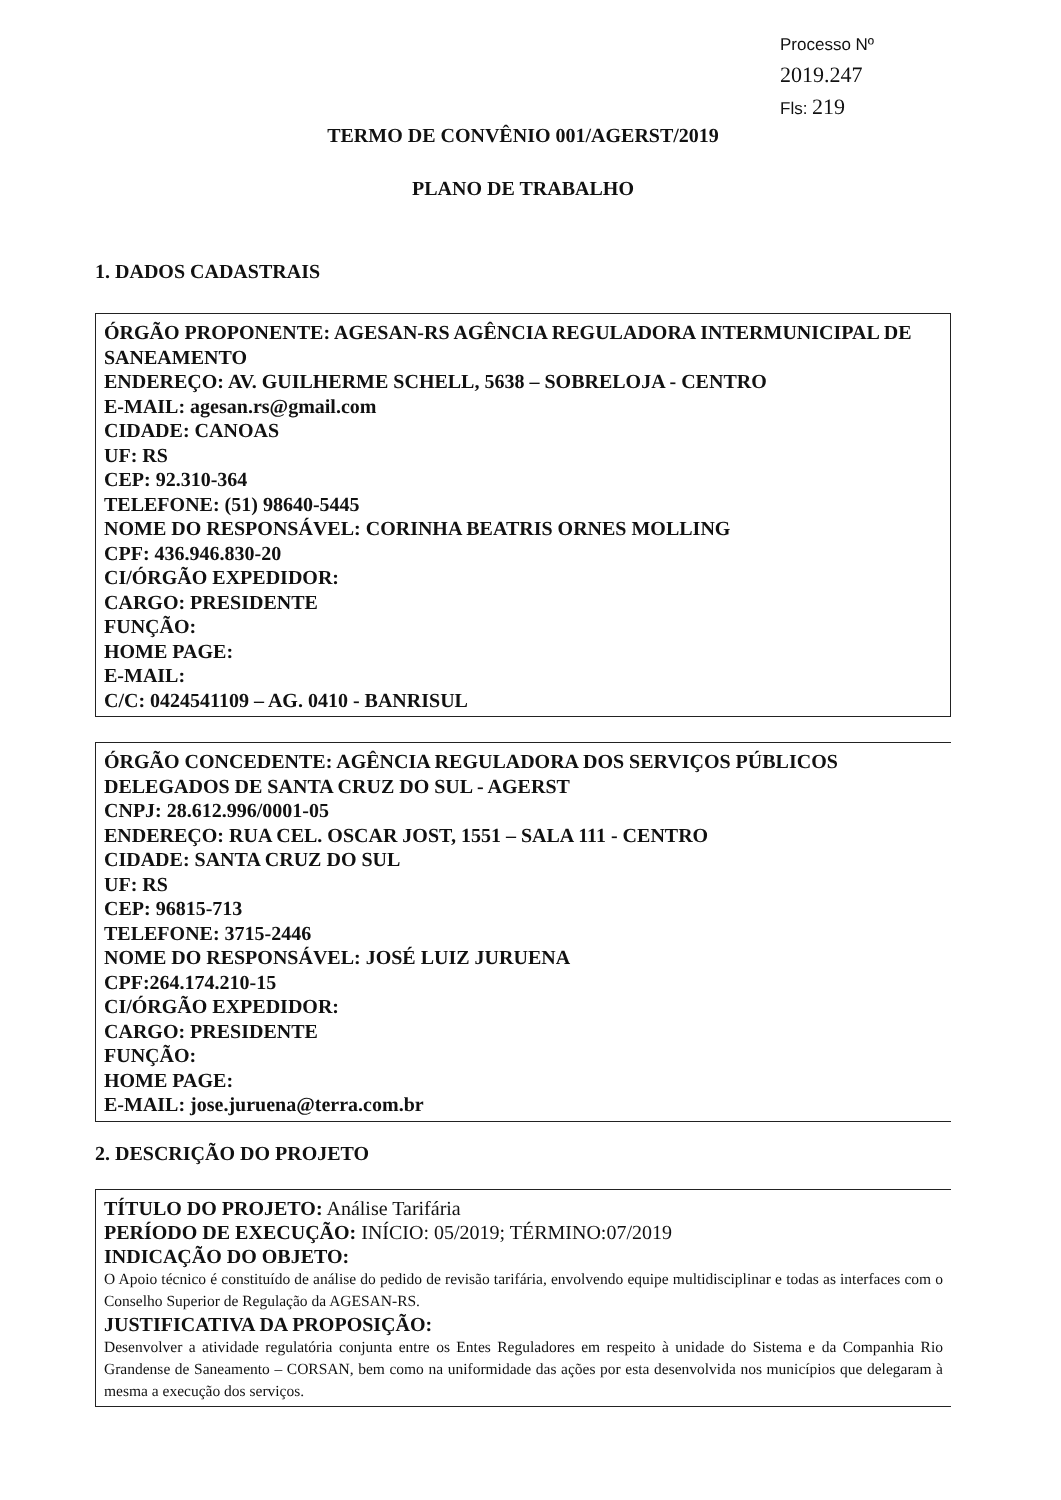Processo Nº 2019.247
Fls: 219
TERMO DE CONVÊNIO 001/AGERST/2019
PLANO DE TRABALHO
1. DADOS CADASTRAIS
ÓRGÃO PROPONENTE: AGESAN-RS AGÊNCIA REGULADORA INTERMUNICIPAL DE SANEAMENTO
ENDEREÇO: AV. GUILHERME SCHELL, 5638 – SOBRELOJA - CENTRO
E-MAIL: agesan.rs@gmail.com
CIDADE: CANOAS
UF: RS
CEP: 92.310-364
TELEFONE: (51) 98640-5445
NOME DO RESPONSÁVEL: CORINHA BEATRIS ORNES MOLLING
CPF: 436.946.830-20
CI/ÓRGÃO EXPEDIDOR:
CARGO: PRESIDENTE
FUNÇÃO:
HOME PAGE:
E-MAIL:
C/C: 0424541109 – AG. 0410 - BANRISUL
ÓRGÃO CONCEDENTE: AGÊNCIA REGULADORA DOS SERVIÇOS PÚBLICOS DELEGADOS DE SANTA CRUZ DO SUL - AGERST
CNPJ: 28.612.996/0001-05
ENDEREÇO: RUA CEL. OSCAR JOST, 1551 – SALA 111 - CENTRO
CIDADE: SANTA CRUZ DO SUL
UF: RS
CEP: 96815-713
TELEFONE: 3715-2446
NOME DO RESPONSÁVEL: JOSÉ LUIZ JURUENA
CPF:264.174.210-15
CI/ÓRGÃO EXPEDIDOR:
CARGO: PRESIDENTE
FUNÇÃO:
HOME PAGE:
E-MAIL: jose.juruena@terra.com.br
2. DESCRIÇÃO DO PROJETO
TÍTULO DO PROJETO: Análise Tarifária
PERÍODO DE EXECUÇÃO: INÍCIO: 05/2019; TÉRMINO:07/2019
INDICAÇÃO DO OBJETO:
O Apoio técnico é constituído de análise do pedido de revisão tarifária, envolvendo equipe multidisciplinar e todas as interfaces com o Conselho Superior de Regulação da AGESAN-RS.
JUSTIFICATIVA DA PROPOSIÇÃO:
Desenvolver a atividade regulatória conjunta entre os Entes Reguladores em respeito à unidade do Sistema e da Companhia Rio Grandense de Saneamento – CORSAN, bem como na uniformidade das ações por esta desenvolvida nos municípios que delegaram à mesma a execução dos serviços.